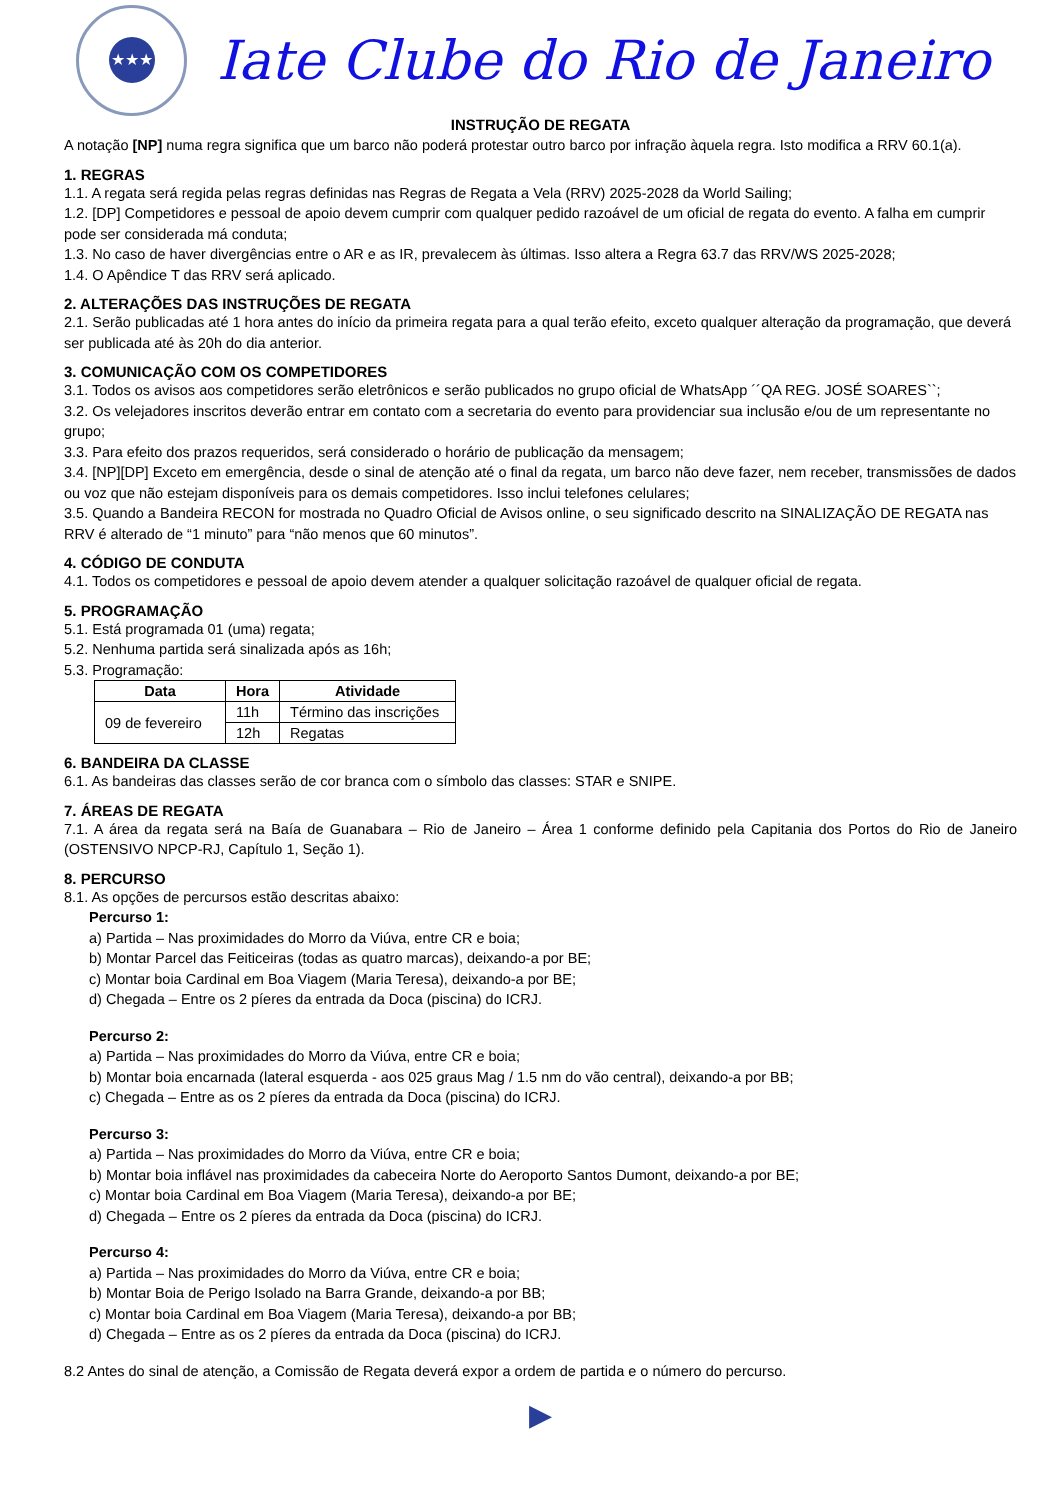★★★
Iate Clube do Rio de Janeiro
INSTRUÇÃO DE REGATA
A notação [NP] numa regra significa que um barco não poderá protestar outro barco por infração àquela regra. Isto modifica a RRV 60.1(a).
1. REGRAS
1.1. A regata será regida pelas regras definidas nas Regras de Regata a Vela (RRV) 2025-2028 da World Sailing;
1.2. [DP] Competidores e pessoal de apoio devem cumprir com qualquer pedido razoável de um oficial de regata do evento. A falha em cumprir pode ser considerada má conduta;
1.3. No caso de haver divergências entre o AR e as IR, prevalecem às últimas. Isso altera a Regra 63.7 das RRV/WS 2025-2028;
1.4. O Apêndice T das RRV será aplicado.
2. ALTERAÇÕES DAS INSTRUÇÕES DE REGATA
2.1. Serão publicadas até 1 hora antes do início da primeira regata para a qual terão efeito, exceto qualquer alteração da programação, que deverá ser publicada até às 20h do dia anterior.
3. COMUNICAÇÃO COM OS COMPETIDORES
3.1. Todos os avisos aos competidores serão eletrônicos e serão publicados no grupo oficial de WhatsApp ´´QA REG. JOSÉ SOARES``;
3.2. Os velejadores inscritos deverão entrar em contato com a secretaria do evento para providenciar sua inclusão e/ou de um representante no grupo;
3.3. Para efeito dos prazos requeridos, será considerado o horário de publicação da mensagem;
3.4. [NP][DP] Exceto em emergência, desde o sinal de atenção até o final da regata, um barco não deve fazer, nem receber, transmissões de dados ou voz que não estejam disponíveis para os demais competidores. Isso inclui telefones celulares;
3.5. Quando a Bandeira RECON for mostrada no Quadro Oficial de Avisos online, o seu significado descrito na SINALIZAÇÃO DE REGATA nas RRV é alterado de “1 minuto” para “não menos que 60 minutos”.
4. CÓDIGO DE CONDUTA
4.1. Todos os competidores e pessoal de apoio devem atender a qualquer solicitação razoável de qualquer oficial de regata.
5. PROGRAMAÇÃO
5.1. Está programada 01 (uma) regata;
5.2. Nenhuma partida será sinalizada após as 16h;
5.3. Programação:
| Data | Hora | Atividade |
| --- | --- | --- |
| 09 de fevereiro | 11h | Término das inscrições |
| | 12h | Regatas |
6. BANDEIRA DA CLASSE
6.1. As bandeiras das classes serão de cor branca com o símbolo das classes: STAR e SNIPE.
7. ÁREAS DE REGATA
7.1. A área da regata será na Baía de Guanabara – Rio de Janeiro – Área 1 conforme definido pela Capitania dos Portos do Rio de Janeiro (OSTENSIVO NPCP-RJ, Capítulo 1, Seção 1).
8. PERCURSO
8.1. As opções de percursos estão descritas abaixo:
Percurso 1:
a) Partida – Nas proximidades do Morro da Viúva, entre CR e boia;
b) Montar Parcel das Feiticeiras (todas as quatro marcas), deixando-a por BE;
c) Montar boia Cardinal em Boa Viagem (Maria Teresa), deixando-a por BE;
d) Chegada – Entre os 2 píeres da entrada da Doca (piscina) do ICRJ.
Percurso 2:
a) Partida – Nas proximidades do Morro da Viúva, entre CR e boia;
b) Montar boia encarnada (lateral esquerda - aos 025 graus Mag / 1.5 nm do vão central), deixando-a por BB;
c) Chegada – Entre as os 2 píeres da entrada da Doca (piscina) do ICRJ.
Percurso 3:
a) Partida – Nas proximidades do Morro da Viúva, entre CR e boia;
b) Montar boia inflável nas proximidades da cabeceira Norte do Aeroporto Santos Dumont, deixando-a por BE;
c) Montar boia Cardinal em Boa Viagem (Maria Teresa), deixando-a por BE;
d) Chegada – Entre os 2 píeres da entrada da Doca (piscina) do ICRJ.
Percurso 4:
a) Partida – Nas proximidades do Morro da Viúva, entre CR e boia;
b) Montar Boia de Perigo Isolado na Barra Grande, deixando-a por BB;
c) Montar boia Cardinal em Boa Viagem (Maria Teresa), deixando-a por BB;
d) Chegada – Entre as os 2 píeres da entrada da Doca (piscina) do ICRJ.
8.2 Antes do sinal de atenção, a Comissão de Regata deverá expor a ordem de partida e o número do percurso.
▶